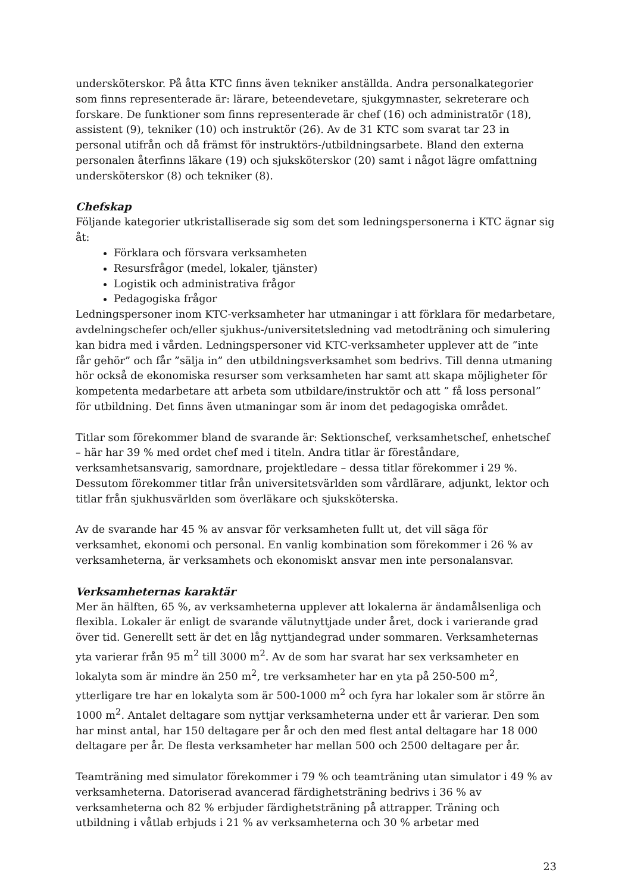undersköterskor. På åtta KTC finns även tekniker anställda. Andra personalkategorier som finns representerade är: lärare, beteendevetare, sjukgymnaster, sekreterare och forskare. De funktioner som finns representerade är chef (16) och administratör (18), assistent (9), tekniker (10) och instruktör (26). Av de 31 KTC som svarat tar 23 in personal utifrån och då främst för instruktörs-/utbildningsarbete. Bland den externa personalen återfinns läkare (19) och sjuksköterskor (20) samt i något lägre omfattning undersköterskor (8) och tekniker (8).
Chefskap
Följande kategorier utkristalliserade sig som det som ledningspersonerna i KTC ägnar sig åt:
Förklara och försvara verksamheten
Resursfrågor (medel, lokaler, tjänster)
Logistik och administrativa frågor
Pedagogiska frågor
Ledningspersoner inom KTC-verksamheter har utmaningar i att förklara för medarbetare, avdelningschefer och/eller sjukhus-/universitetsledning vad metodträning och simulering kan bidra med i vården. Ledningspersoner vid KTC-verksamheter upplever att de ”inte får gehör” och får ”sälja in” den utbildningsverksamhet som bedrivs. Till denna utmaning hör också de ekonomiska resurser som verksamheten har samt att skapa möjligheter för kompetenta medarbetare att arbeta som utbildare/instruktör och att ” få loss personal” för utbildning. Det finns även utmaningar som är inom det pedagogiska området.
Titlar som förekommer bland de svarande är: Sektionschef, verksamhetschef, enhetschef – här har 39 % med ordet chef med i titeln. Andra titlar är föreståndare, verksamhetsansvarig, samordnare, projektledare – dessa titlar förekommer i 29 %. Dessutom förekommer titlar från universitetsvärlden som vårdlärare, adjunkt, lektor och titlar från sjukhusvärlden som överläkare och sjuksköterska.
Av de svarande har 45 % av ansvar för verksamheten fullt ut, det vill säga för verksamhet, ekonomi och personal. En vanlig kombination som förekommer i 26 % av verksamheterna, är verksamhets och ekonomiskt ansvar men inte personalansvar.
Verksamheternas karaktär
Mer än hälften, 65 %, av verksamheterna upplever att lokalerna är ändamålsenliga och flexibla. Lokaler är enligt de svarande välutnyttjade under året, dock i varierande grad över tid. Generellt sett är det en låg nyttjandegrad under sommaren. Verksamheternas yta varierar från 95 m<sup>2</sup> till 3000 m<sup>2</sup>. Av de som har svarat har sex verksamheter en lokalyta som är mindre än 250 m<sup>2</sup>, tre verksamheter har en yta på 250-500 m<sup>2</sup>, ytterligare tre har en lokalyta som är 500-1000 m<sup>2</sup> och fyra har lokaler som är större än 1000 m<sup>2</sup>. Antalet deltagare som nyttjar verksamheterna under ett år varierar. Den som har minst antal, har 150 deltagare per år och den med flest antal deltagare har 18 000 deltagare per år. De flesta verksamheter har mellan 500 och 2500 deltagare per år.
Teamträning med simulator förekommer i 79 % och teamträning utan simulator i 49 % av verksamheterna. Datoriserad avancerad färdighetsträning bedrivs i 36 % av verksamheterna och 82 % erbjuder färdighetsträning på attrapper. Träning och utbildning i våtlab erbjuds i 21 % av verksamheterna och 30 % arbetar med
23